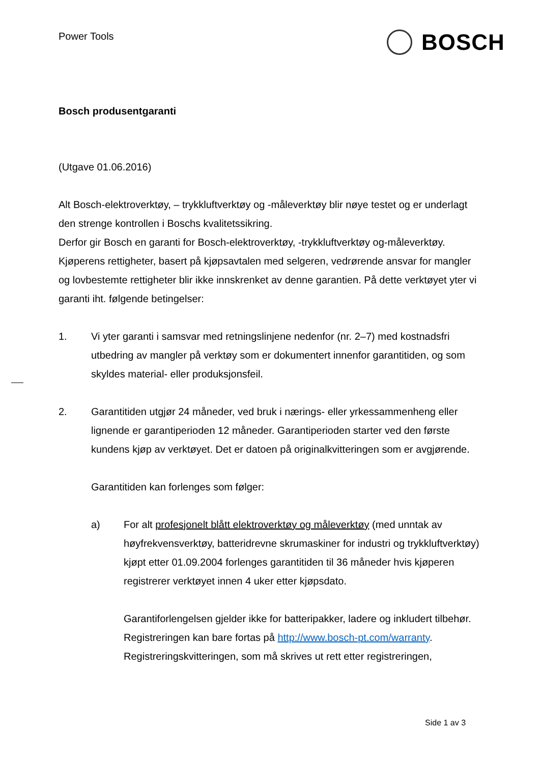Power Tools BOSCH
Bosch produsentgaranti
(Utgave 01.06.2016)
Alt Bosch-elektroverktøy, – trykkluftverktøy og -måleverktøy blir nøye testet og er underlagt den strenge kontrollen i Boschs kvalitetssikring.
Derfor gir Bosch en garanti for Bosch-elektroverktøy, -trykkluftverktøy og-måleverktøy. Kjøperens rettigheter, basert på kjøpsavtalen med selgeren, vedrørende ansvar for mangler og lovbestemte rettigheter blir ikke innskrenket av denne garantien. På dette verktøyet yter vi garanti iht. følgende betingelser:
1. Vi yter garanti i samsvar med retningslinjene nedenfor (nr. 2–7) med kostnadsfri utbedring av mangler på verktøy som er dokumentert innenfor garantitiden, og som skyldes material- eller produksjonsfeil.
2. Garantitiden utgjør 24 måneder, ved bruk i nærings- eller yrkessammenheng eller lignende er garantiperioden 12 måneder. Garantiperioden starter ved den første kundens kjøp av verktøyet. Det er datoen på originalkvitteringen som er avgjørende.
Garantitiden kan forlenges som følger:
a) For alt profesjonelt blått elektroverktøy og måleverktøy (med unntak av høyfrekvensverktøy, batteridrevne skrumaskiner for industri og trykkluftverktøy) kjøpt etter 01.09.2004 forlenges garantitiden til 36 måneder hvis kjøperen registrerer verktøyet innen 4 uker etter kjøpsdato.
Garantiforlengelsen gjelder ikke for batteripakker, ladere og inkludert tilbehør.
Registreringen kan bare fortas på http://www.bosch-pt.com/warranty.
Registreringskvitteringen, som må skrives ut rett etter registreringen,
Side 1 av 3